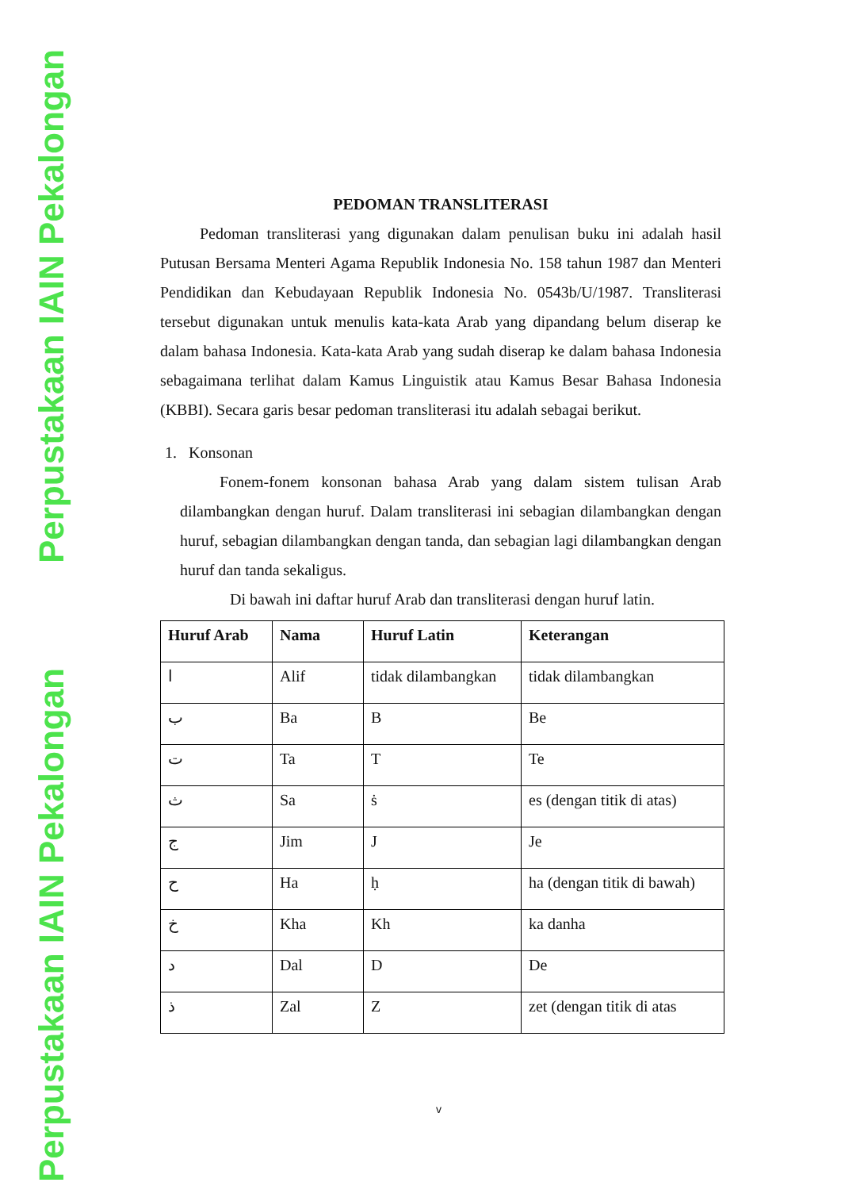Perpustakaan IAIN Pekalongan
Perpustakaan IAIN Pekalongan
PEDOMAN TRANSLITERASI
Pedoman transliterasi yang digunakan dalam penulisan buku ini adalah hasil Putusan Bersama Menteri Agama Republik Indonesia No. 158 tahun 1987 dan Menteri Pendidikan dan Kebudayaan Republik Indonesia No. 0543b/U/1987. Transliterasi tersebut digunakan untuk menulis kata-kata Arab yang dipandang belum diserap ke dalam bahasa Indonesia. Kata-kata Arab yang sudah diserap ke dalam bahasa Indonesia sebagaimana terlihat dalam Kamus Linguistik atau Kamus Besar Bahasa Indonesia (KBBI). Secara garis besar pedoman transliterasi itu adalah sebagai berikut.
1. Konsonan
Fonem-fonem konsonan bahasa Arab yang dalam sistem tulisan Arab dilambangkan dengan huruf. Dalam transliterasi ini sebagian dilambangkan dengan huruf, sebagian dilambangkan dengan tanda, dan sebagian lagi dilambangkan dengan huruf dan tanda sekaligus.
Di bawah ini daftar huruf Arab dan transliterasi dengan huruf latin.
| Huruf Arab | Nama | Huruf Latin | Keterangan |
| --- | --- | --- | --- |
| ا | Alif | tidak dilambangkan | tidak dilambangkan |
| ب | Ba | B | Be |
| ت | Ta | T | Te |
| ث | Sa | ṡ | es (dengan titik di atas) |
| ج | Jim | J | Je |
| ح | Ha | ḥ | ha (dengan titik di bawah) |
| خ | Kha | Kh | ka danha |
| د | Dal | D | De |
| ذ | Zal | Z | zet (dengan titik di atas |
v